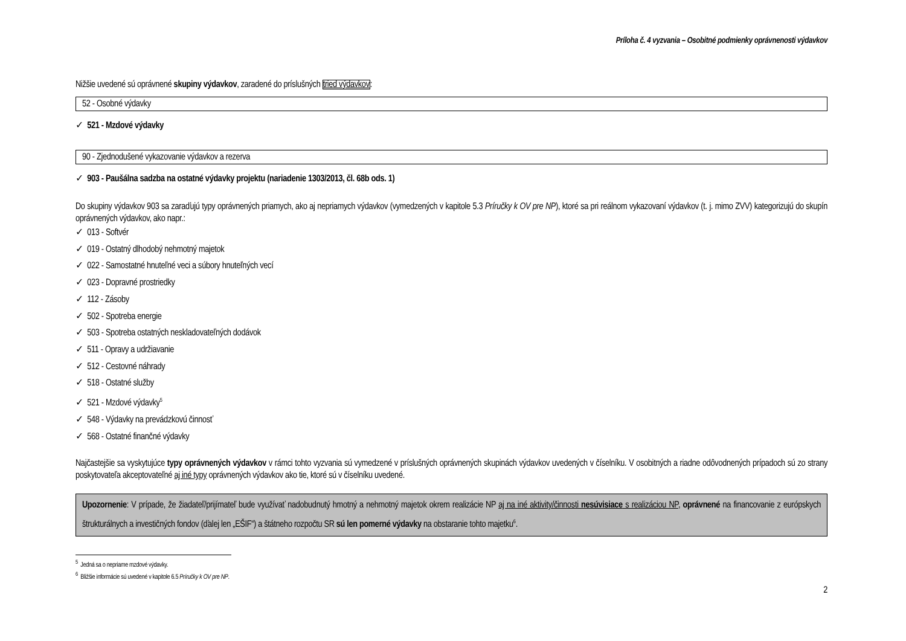Príloha č. 4 vyzvania – Osobitné podmienky oprávnenosti výdavkov
Nižšie uvedené sú oprávnené skupiny výdavkov, zaradené do príslušných tried výdavkov:
52 - Osobné výdavky
✓ 521 - Mzdové výdavky
90 - Zjednodušené vykazovanie výdavkov a rezerva
✓ 903 - Paušálna sadzba na ostatné výdavky projektu (nariadenie 1303/2013, čl. 68b ods. 1)
Do skupiny výdavkov 903 sa zaraďujú typy oprávnených priamych, ako aj nepriamych výdavkov (vymedzených v kapitole 5.3 Príručky k OV pre NP), ktoré sa pri reálnom vykazovaní výdavkov (t. j. mimo ZVV) kategorizujú do skupín oprávnených výdavkov, ako napr.:
✓ 013 - Softvér
✓ 019 - Ostatný dlhodobý nehmotný majetok
✓ 022 - Samostatné hnuteľné veci a súbory hnuteľných vecí
✓ 023 - Dopravné prostriedky
✓ 112 - Zásoby
✓ 502 - Spotreba energie
✓ 503 - Spotreba ostatných neskladovateľných dodávok
✓ 511 - Opravy a udržiavanie
✓ 512 - Cestovné náhrady
✓ 518 - Ostatné služby
✓ 521 - Mzdové výdavky<sup>5</sup>
✓ 548 - Výdavky na prevádzkovú činnosť
✓ 568 - Ostatné finančné výdavky
Najčastejšie sa vyskytujúce typy oprávnených výdavkov v rámci tohto vyzvania sú vymedzené v príslušných oprávnených skupinách výdavkov uvedených v číselníku. V osobitných a riadne odôvodnených prípadoch sú zo strany poskytovateľa akceptovateľné aj iné typy oprávnených výdavkov ako tie, ktoré sú v číselníku uvedené.
Upozornenie: V prípade, že žiadateľ/prijímateľ bude využívať nadobudnutý hmotný a nehmotný majetok okrem realizácie NP aj na iné aktivity/činnosti nesúvisiace s realizáciou NP, oprávnené na financovanie z európskych štrukturálnych a investičných fondov (ďalej len „EŠIF“) a štátneho rozpočtu SR sú len pomerné výdavky na obstaranie tohto majetku<sup>6</sup>.
<sup>5</sup> Jedná sa o nepriame mzdové výdavky.
<sup>6</sup> Bližšie informácie sú uvedené v kapitole 6.5 Príručky k OV pre NP.
2